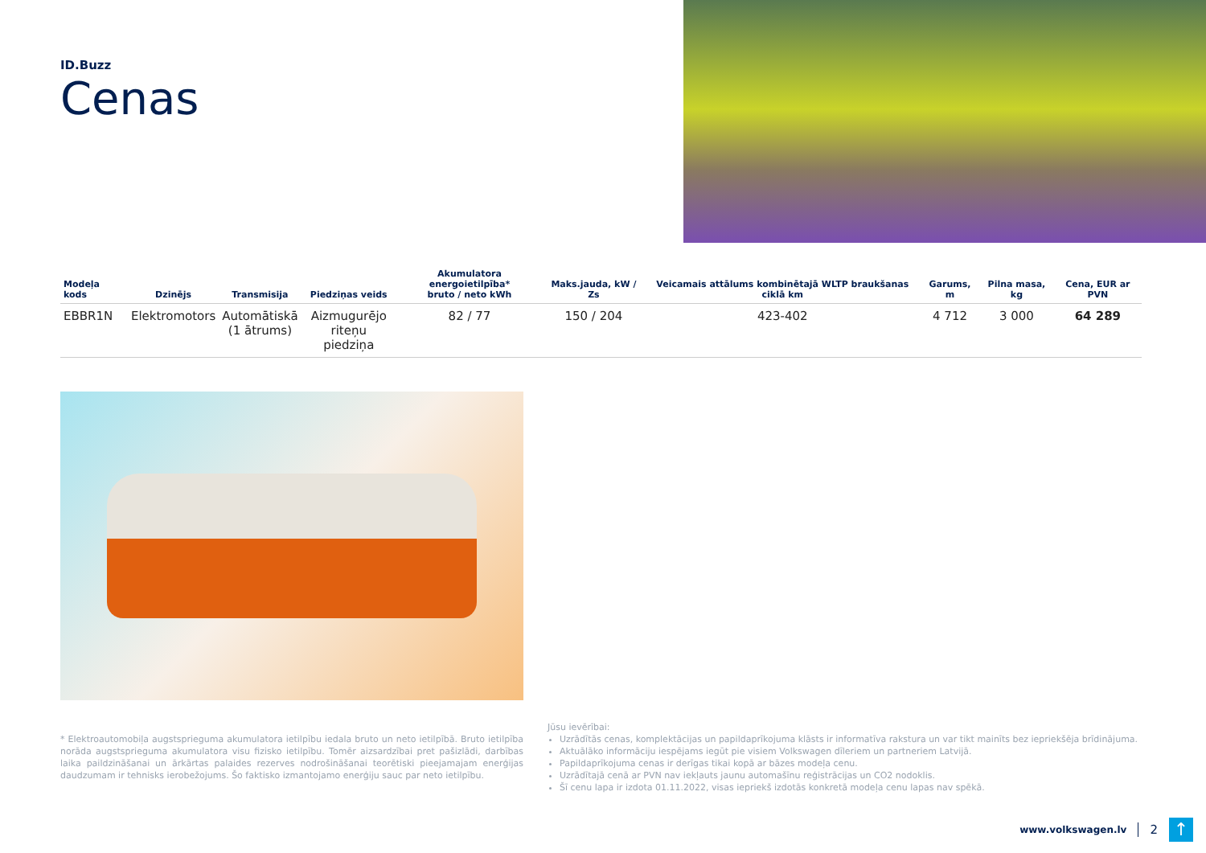ID.Buzz
Cenas
| Modeļa kods | Dzinējs | Transmisija | Piedziņas veids | Akumulatora energoietilpība* bruto / neto kWh | Maks.jauda, kW / Zs | Veicamais attālums kombinētajā WLTP braukšanas ciklā km | Garums, m | Pilna masa, kg | Cena, EUR ar PVN |
| --- | --- | --- | --- | --- | --- | --- | --- | --- | --- |
| EBBR1N | Elektromotors | Automātiskā (1 ātrums) | Aizmugurējo riteņu piedziņa | 82 / 77 | 150 / 204 | 423-402 | 4 712 | 3 000 | 64 289 |
* Elektroautomobiļa augstsprieguma akumulatora ietilpību iedala bruto un neto ietilpībā. Bruto ietilpība norāda augstsprieguma akumulatora visu fizisko ietilpību. Tomēr aizsardzībai pret pašizlādi, darbības laika paildzināšanai un ārkārtas palaides rezerves nodrošināšanai teorētiski pieejamajam enerģijas daudzumam ir tehnisks ierobežojums. Šo faktisko izmantojamo enerģiju sauc par neto ietilpību.
Jūsu ievērībai:
Uzrādītās cenas, komplektācijas un papildaprīkojuma klāsts ir informatīva rakstura un var tikt mainīts bez iepriekšēja brīdinājuma.
Aktuālāko informāciju iespējams iegūt pie visiem Volkswagen dīleriem un partneriem Latvijā.
Papildaprīkojuma cenas ir derīgas tikai kopā ar bāzes modeļa cenu.
Uzrādītajā cenā ar PVN nav iekļauts jaunu automašīnu reģistrācijas un CO2 nodoklis.
Šī cenu lapa ir izdota 01.11.2022, visas iepriekš izdotās konkretā modeļa cenu lapas nav spēkā.
www.volkswagen.lv 2
↑